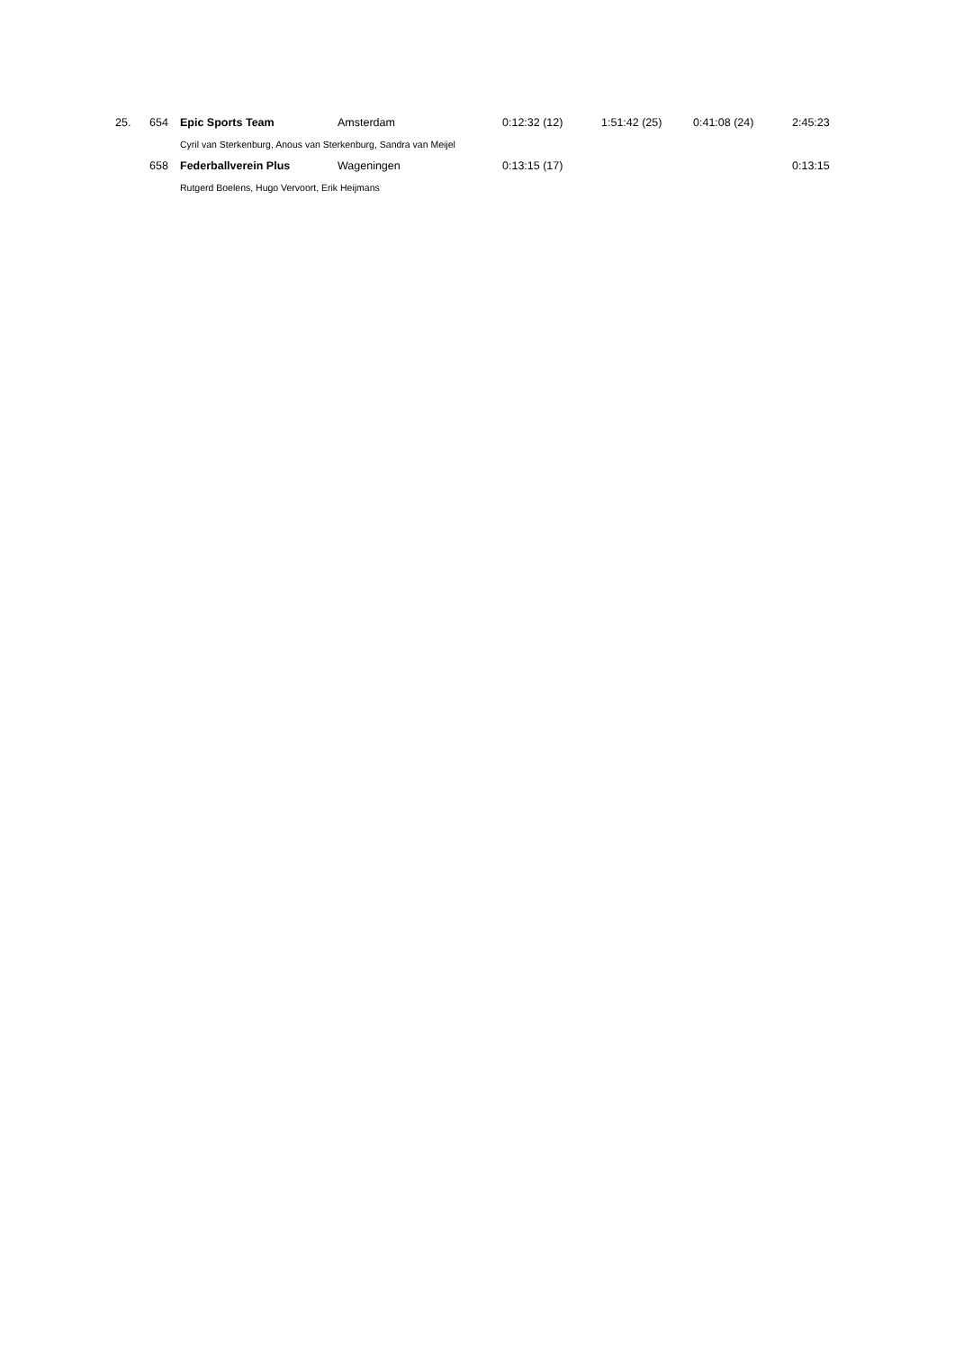| 25. | 654 | Epic Sports Team | Amsterdam | 0:12:32 (12) | 1:51:42 (25) | 0:41:08 (24) | 2:45:23 |
| | | Cyril van Sterkenburg, Anous van Sterkenburg, Sandra van Meijel | | | | | |
| | 658 | Federballverein Plus | Wageningen | 0:13:15 (17) | | | 0:13:15 |
| | | Rutgerd Boelens, Hugo Vervoort, Erik Heijmans | | | | | |